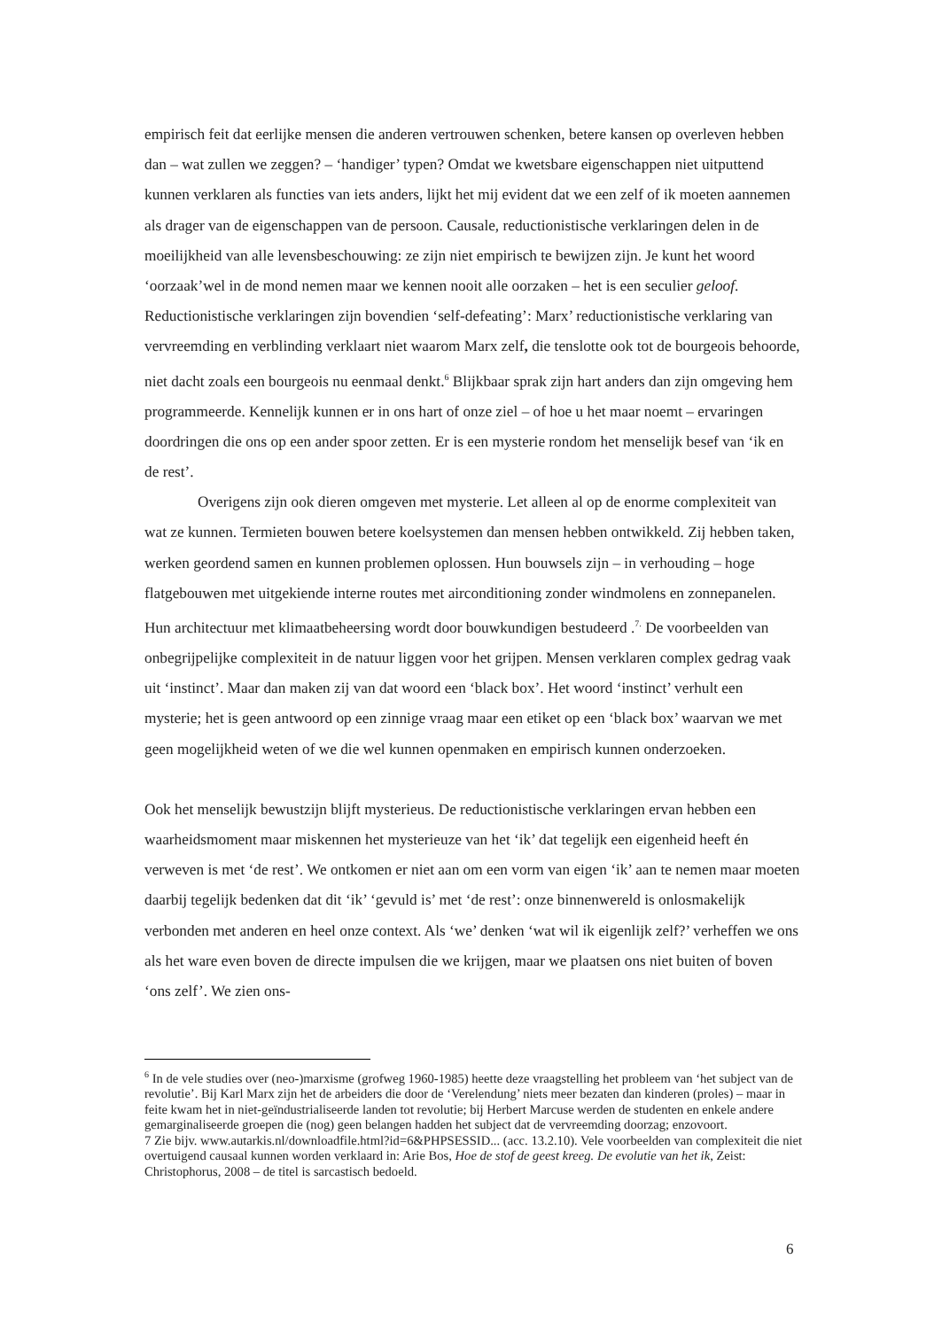empirisch feit dat eerlijke mensen die anderen vertrouwen schenken, betere kansen op overleven hebben dan – wat zullen we zeggen? – ‘handiger’ typen? Omdat we kwetsbare eigenschappen niet uitputtend kunnen verklaren als functies van iets anders, lijkt het mij evident dat we een zelf of ik moeten aannemen als drager van de eigenschappen van de persoon. Causale, reductionistische verklaringen delen in de moeilijkheid van alle levensbeschouwing: ze zijn niet empirisch te bewijzen zijn. Je kunt het woord ‘oorzaak’wel in de mond nemen maar we kennen nooit alle oorzaken – het is een seculier geloof. Reductionistische verklaringen zijn bovendien ‘self-defeating’: Marx’ reductionistische verklaring van vervreemding en verblinding verklaart niet waarom Marx zelf, die tenslotte ook tot de bourgeois behoorde, niet dacht zoals een bourgeois nu eenmaal denkt.<sup>6</sup> Blijkbaar sprak zijn hart anders dan zijn omgeving hem programmeerde. Kennelijk kunnen er in ons hart of onze ziel – of hoe u het maar noemt – ervaringen doordringen die ons op een ander spoor zetten. Er is een mysterie rondom het menselijk besef van ‘ik en de rest’.
Overigens zijn ook dieren omgeven met mysterie. Let alleen al op de enorme complexiteit van wat ze kunnen. Termieten bouwen betere koelsystemen dan mensen hebben ontwikkeld. Zij hebben taken, werken geordend samen en kunnen problemen oplossen. Hun bouwsels zijn – in verhouding – hoge flatgebouwen met uitgekiende interne routes met airconditioning zonder windmolens en zonnepanelen. Hun architectuur met klimaatbeheersing wordt door bouwkundigen bestudeerd .<sup>7.</sup> De voorbeelden van onbegrijpelijke complexiteit in de natuur liggen voor het grijpen. Mensen verklaren complex gedrag vaak uit ‘instinct’. Maar dan maken zij van dat woord een ‘black box’. Het woord ‘instinct’ verhult een mysterie; het is geen antwoord op een zinnige vraag maar een etiket op een ‘black box’ waarvan we met geen mogelijkheid weten of we die wel kunnen openmaken en empirisch kunnen onderzoeken.
Ook het menselijk bewustzijn blijft mysterieus. De reductionistische verklaringen ervan hebben een waarheidsmoment maar miskennen het mysterieuze van het ‘ik’ dat tegelijk een eigenheid heeft én verweven is met ‘de rest’. We ontkomen er niet aan om een vorm van eigen ‘ik’ aan te nemen maar moeten daarbij tegelijk bedenken dat dit ‘ik’ ‘gevuld is’ met ‘de rest’: onze binnenwereld is onlosmakelijk verbonden met anderen en heel onze context. Als ‘we’ denken ‘wat wil ik eigenlijk zelf?’ verheffen we ons als het ware even boven de directe impulsen die we krijgen, maar we plaatsen ons niet buiten of boven ‘ons zelf’. We zien ons-
<sup>6</sup> In de vele studies over (neo-)marxisme (grofweg 1960-1985) heette deze vraagstelling het probleem van ‘het subject van de revolutie’. Bij Karl Marx zijn het de arbeiders die door de ‘Verelendung’ niets meer bezaten dan kinderen (proles) – maar in feite kwam het in niet-geïndustrialiseerde landen tot revolutie; bij Herbert Marcuse werden de studenten en enkele andere gemarginaliseerde groepen die (nog) geen belangen hadden het subject dat de vervreemding doorzag; enzovoort.
7 Zie bijv. www.autarkis.nl/downloadfile.html?id=6&PHPSESSID... (acc. 13.2.10). Vele voorbeelden van complexiteit die niet overtuigend causaal kunnen worden verklaard in: Arie Bos, Hoe de stof de geest kreeg. De evolutie van het ik, Zeist: Christophorus, 2008 – de titel is sarcastisch bedoeld.
6